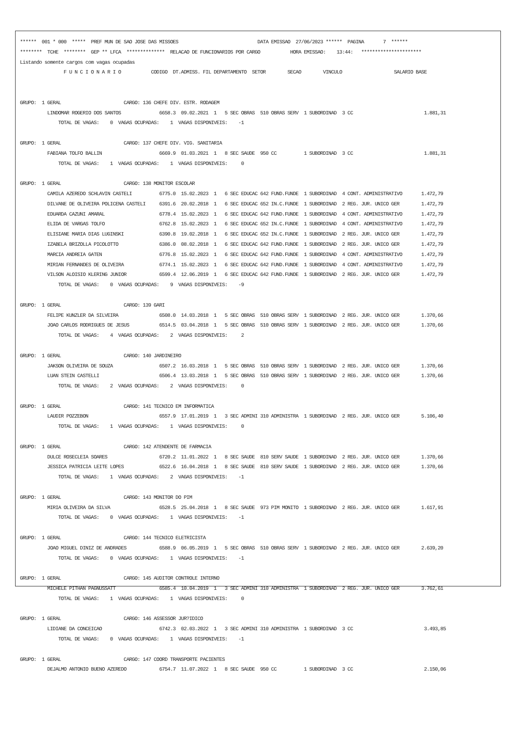******  001 * 000  *****  PREF MUN DE SAO JOSE DAS MISSOES                             DATA EMISSAO  27/06/2023 ******  PAGINA       7  ******
********  TCHE  ********  GEP ** LFCA  **************  RELACAO DE FUNCIONARIOS POR CARGO           HORA EMISSAO:    13:44:   **********************
Listando somente cargos com vagas ocupadas
                F U N C I O N A R I O           CODIGO  DT.ADMISS. FIL DEPARTAMENTO  SETOR        SECAO        VINCULO                   SALARIO BASE


GRUPO:  1 GERAL                       CARGO: 136 CHEFE DIV. ESTR. RODAGEM
          LINDOMAR ROGERIO DOS SANTOS              6658.3  09.02.2021  1   5 SEC OBRAS  510 OBRAS SERV  1 SUBORDINAD  3 CC                          1.881,31
              TOTAL DE VAGAS:    0  VAGAS OCUPADAS:    1  VAGAS DISPONIVEIS:    -1

GRUPO:  1 GERAL                       CARGO: 137 CHEFE DIV. VIG. SANITARIA
          FABIANA TOLFO BALLIN                     6669.9  01.03.2021  1   8 SEC SAUDE  950 CC          1 SUBORDINAD  3 CC                          1.881,31
              TOTAL DE VAGAS:    1  VAGAS OCUPADAS:    1  VAGAS DISPONIVEIS:     0

GRUPO:  1 GERAL                       CARGO: 138 MONITOR ESCOLAR
          CAMILA AZEREDO SCHLAVIN CASTELI          6775.0  15.02.2023  1   6 SEC EDUCAC 642 FUND.FUNDE  1 SUBORDINAD  4 CONT. ADMINISTRATIVO       1.472,79
          DILVANE DE OLIVEIRA POLICENA CASTELI     6391.6  20.02.2018  1   6 SEC EDUCAC 652 IN.C.FUNDE  1 SUBORDINAD  2 REG. JUR. UNICO GER        1.472,79
          EDUARDA CAZUNI AMARAL                    6778.4  15.02.2023  1   6 SEC EDUCAC 642 FUND.FUNDE  1 SUBORDINAD  4 CONT. ADMINISTRATIVO       1.472,79
          ELIDA DE VARGAS TOLFO                    6762.8  15.02.2023  1   6 SEC EDUCAC 652 IN.C.FUNDE  1 SUBORDINAD  4 CONT. ADMINISTRATIVO       1.472,79
          ELISIANE MARIA DIAS LUGINSKI             6390.8  19.02.2018  1   6 SEC EDUCAC 652 IN.C.FUNDE  1 SUBORDINAD  2 REG. JUR. UNICO GER        1.472,79
          IZABELA BRIZOLLA PICOLOTTO               6386.0  08.02.2018  1   6 SEC EDUCAC 642 FUND.FUNDE  1 SUBORDINAD  2 REG. JUR. UNICO GER        1.472,79
          MARCIA ANDREIA GATEN                     6776.8  15.02.2023  1   6 SEC EDUCAC 642 FUND.FUNDE  1 SUBORDINAD  4 CONT. ADMINISTRATIVO       1.472,79
          MIRIAN FERNANDES DE OLIVEIRA             6774.1  15.02.2023  1   6 SEC EDUCAC 642 FUND.FUNDE  1 SUBORDINAD  4 CONT. ADMINISTRATIVO       1.472,79
          VILSON ALOISIO KLERING JUNIOR            6599.4  12.06.2019  1   6 SEC EDUCAC 642 FUND.FUNDE  1 SUBORDINAD  2 REG. JUR. UNICO GER        1.472,79
              TOTAL DE VAGAS:    0  VAGAS OCUPADAS:    9  VAGAS DISPONIVEIS:    -9

GRUPO:  1 GERAL                       CARGO: 139 GARI
          FELIPE KUNZLER DA SILVEIRA               6508.0  14.03.2018  1   5 SEC OBRAS  510 OBRAS SERV  1 SUBORDINAD  2 REG. JUR. UNICO GER        1.370,66
          JOAO CARLOS RODRIGUES DE JESUS           6514.5  03.04.2018  1   5 SEC OBRAS  510 OBRAS SERV  1 SUBORDINAD  2 REG. JUR. UNICO GER        1.370,66
              TOTAL DE VAGAS:    4  VAGAS OCUPADAS:    2  VAGAS DISPONIVEIS:     2

GRUPO:  1 GERAL                       CARGO: 140 JARDINEIRO
          JAKSON OLIVEIRA DE SOUZA                 6507.2  16.03.2018  1   5 SEC OBRAS  510 OBRAS SERV  1 SUBORDINAD  2 REG. JUR. UNICO GER        1.370,66
          LUAN STEIN CASTELLI                      6506.4  13.03.2018  1   5 SEC OBRAS  510 OBRAS SERV  1 SUBORDINAD  2 REG. JUR. UNICO GER        1.370,66
              TOTAL DE VAGAS:    2  VAGAS OCUPADAS:    2  VAGAS DISPONIVEIS:     0

GRUPO:  1 GERAL                       CARGO: 141 TECNICO EM INFORMATICA
          LAUDIR POZZEBON                          6557.9  17.01.2019  1   3 SEC ADMINI 310 ADMINISTRA  1 SUBORDINAD  2 REG. JUR. UNICO GER        5.106,40
              TOTAL DE VAGAS:    1  VAGAS OCUPADAS:    1  VAGAS DISPONIVEIS:     0

GRUPO:  1 GERAL                       CARGO: 142 ATENDENTE DE FARMACIA
          DULCE ROSECLEIA SOARES                   6720.2  11.01.2022  1   8 SEC SAUDE  810 SERV SAUDE  1 SUBORDINAD  2 REG. JUR. UNICO GER        1.370,66
          JESSICA PATRICIA LEITE LOPES             6522.6  16.04.2018  1   8 SEC SAUDE  810 SERV SAUDE  1 SUBORDINAD  2 REG. JUR. UNICO GER        1.370,66
              TOTAL DE VAGAS:    1  VAGAS OCUPADAS:    2  VAGAS DISPONIVEIS:    -1

GRUPO:  1 GERAL                       CARGO: 143 MONITOR DO PIM
          MIRIA OLIVEIRA DA SILVA                  6528.5  25.04.2018  1   8 SEC SAUDE  973 PIM MONITO  1 SUBORDINAD  2 REG. JUR. UNICO GER        1.617,91
              TOTAL DE VAGAS:    0  VAGAS OCUPADAS:    1  VAGAS DISPONIVEIS:    -1

GRUPO:  1 GERAL                       CARGO: 144 TECNICO ELETRICISTA
          JOAO MIGUEL DINIZ DE ANDRADES            6588.9  06.05.2019  1   5 SEC OBRAS  510 OBRAS SERV  1 SUBORDINAD  2 REG. JUR. UNICO GER        2.639,20
              TOTAL DE VAGAS:    0  VAGAS OCUPADAS:    1  VAGAS DISPONIVEIS:    -1

GRUPO:  1 GERAL                       CARGO: 145 AUDITOR CONTROLE INTERNO
          MICHELE PITHAN PAGNUSSATT                6585.4  10.04.2019  1   3 SEC ADMINI 310 ADMINISTRA  1 SUBORDINAD  2 REG. JUR. UNICO GER        3.762,61
              TOTAL DE VAGAS:    1  VAGAS OCUPADAS:    1  VAGAS DISPONIVEIS:     0

GRUPO:  1 GERAL                       CARGO: 146 ASSESSOR JUR?IDICO
          LIDIANE DA CONCEICAO                     6742.3  02.03.2022  1   3 SEC ADMINI 310 ADMINISTRA  1 SUBORDINAD  3 CC                          3.493,85
              TOTAL DE VAGAS:    0  VAGAS OCUPADAS:    1  VAGAS DISPONIVEIS:    -1

GRUPO:  1 GERAL                       CARGO: 147 COORD TRANSPORTE PACIENTES
          DEJALMO ANTONIO BUENO AZEREDO            6754.7  11.07.2022  1   8 SEC SAUDE  950 CC          1 SUBORDINAD  3 CC                          2.150,06